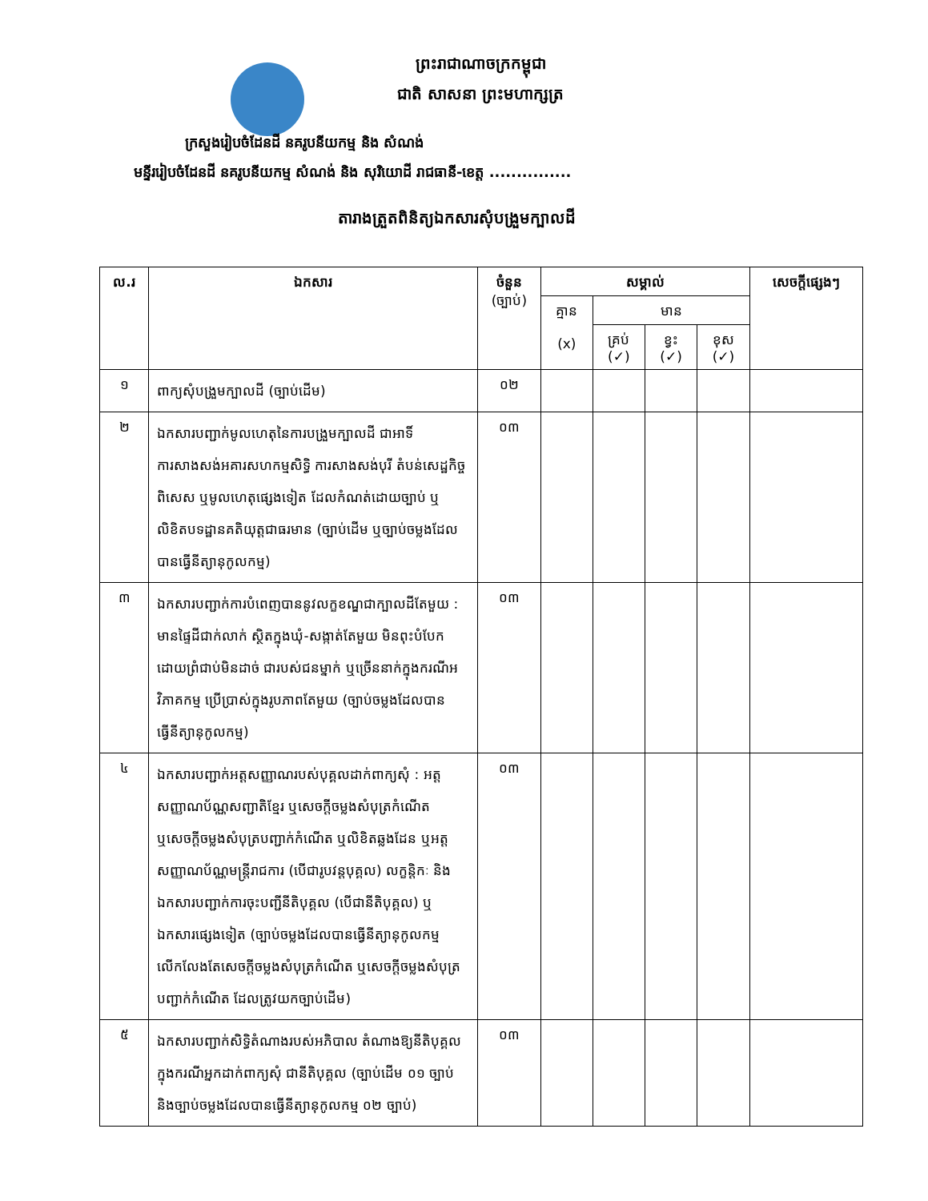ព្រះរាជាណាចក្រកម្ពុជា
ជាតិ សាសនា ព្រះមហាក្សត្រ
ក្រសួងរៀបចំដែនដី នគរូបនីយកម្ម និង សំណង់
មន្ទីររៀបចំដែនដី នគរូបនីយកម្ម សំណង់ និង សុរិយោដី រាជធានី-ខេត្ត ...............
តារាងត្រួតពិនិត្យឯកសារសុំបង្រួមក្បាលដី
| ល.រ | ឯកសារ | ចំនួន (ច្បាប់) | សម្គាល់ | | | | សេចក្តីផ្សេងៗ |
| --- | --- | --- | --- | --- | --- | --- | --- |
| | | | គ្មាន (x) | មាន | | | |
| | | | | គ្រប់ (✓) | ខ្វះ (✓) | ខុស (✓) | |
| ១ | ពាក្យសុំបង្រួមក្បាលដី (ច្បាប់ដើម) | ០២ | | | | | |
| ២ | ឯកសារបញ្ជាក់មូលហេតុនៃការបង្រួមក្បាលដី ជាអាទិ៍ ការសាងសង់អគារសហកម្មសិទ្ធិ ការសាងសង់បុរី តំបន់សេដ្ឋកិច្ចពិសេស ឬមូលហេតុផ្សេងទៀត ដែលកំណត់ដោយច្បាប់ ឬលិខិតបទដ្ឋានគតិយុត្តជាធរមាន (ច្បាប់ដើម ឬច្បាប់ចម្លងដែលបានធ្វើនីត្យានុកូលកម្ម) | ០៣ | | | | | |
| ៣ | ឯកសារបញ្ជាក់ការបំពេញបាននូវលក្ខខណ្ឌជាក្បាលដីតែមួយ : មានផ្ទៃដីជាក់លាក់ ស្ថិតក្នុងឃុំ-សង្កាត់តែមួយ មិនពុះបំបែកដោយព្រំជាប់មិនដាច់ ជារបស់ជនម្នាក់ ឬច្រើននាក់ក្នុងករណីអវិភាគកម្ម ប្រើប្រាស់ក្នុងរូបភាពតែមួយ (ច្បាប់ចម្លងដែលបានធ្វើនីត្យានុកូលកម្ម) | ០៣ | | | | | |
| ៤ | ឯកសារបញ្ជាក់អត្តសញ្ញាណរបស់បុគ្គលដាក់ពាក្យសុំ : អត្តសញ្ញាណប័ណ្ណសញ្ជាតិខ្មែរ ឬសេចក្តីចម្លងសំបុត្រកំណើត ឬសេចក្តីចម្លងសំបុត្របញ្ជាក់កំណើត ឬលិខិតឆ្លងដែន ឬអត្តសញ្ញាណប័ណ្ណមន្ត្រីរាជការ (បើជារូបវន្តបុគ្គល) លក្ខន្តិកៈ និងឯកសារបញ្ជាក់ការចុះបញ្ជីនីតិបុគ្គល (បើជានីតិបុគ្គល) ឬឯកសារផ្សេងទៀត (ច្បាប់ចម្លងដែលបានធ្វើនីត្យានុកូលកម្ម លើកលែងតែសេចក្តីចម្លងសំបុត្រកំណើត ឬសេចក្តីចម្លងសំបុត្របញ្ជាក់កំណើត ដែលត្រូវយកច្បាប់ដើម) | ០៣ | | | | | |
| ៥ | ឯកសារបញ្ជាក់សិទ្ធិតំណាងរបស់អភិបាល តំណាងឱ្យនីតិបុគ្គល ក្នុងករណីអ្នកដាក់ពាក្យសុំ ជានីតិបុគ្គល (ច្បាប់ដើម ០១ ច្បាប់ និងច្បាប់ចម្លងដែលបានធ្វើនីត្យានុកូលកម្ម ០២ ច្បាប់) | ០៣ | | | | | |